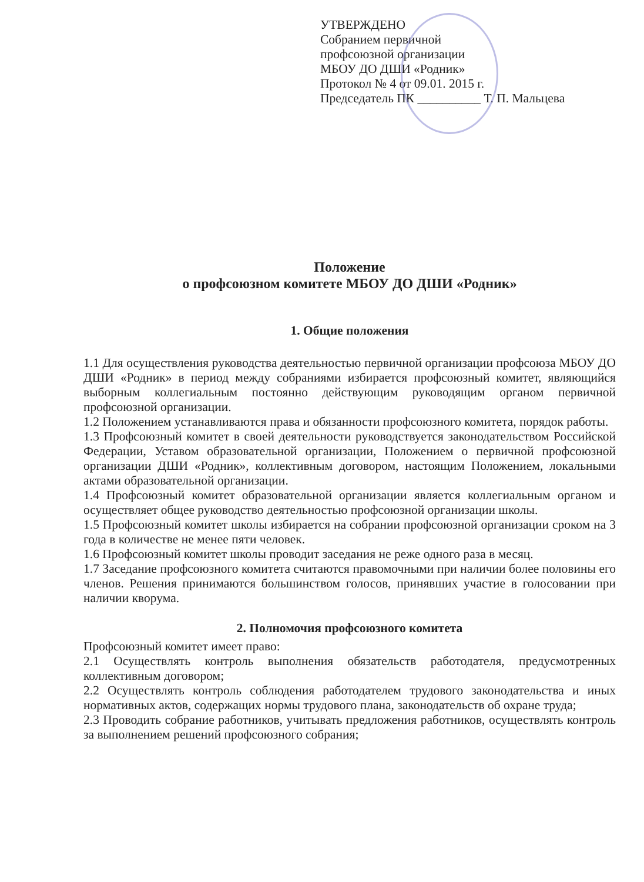УТВЕРЖДЕНО
Собранием первичной
профсоюзной организации
МБОУ ДО ДШИ «Родник»
Протокол № 4 от 09.01. 2015 г.
Председатель ПК __________ Т. П. Мальцева
Положение
о профсоюзном комитете МБОУ ДО ДШИ «Родник»
1. Общие положения
1.1 Для осуществления руководства деятельностью первичной организации профсоюза МБОУ ДО ДШИ «Родник» в период между собраниями избирается профсоюзный комитет, являющийся выборным коллегиальным постоянно действующим руководящим органом первичной профсоюзной организации.
1.2 Положением устанавливаются права и обязанности профсоюзного комитета, порядок работы.
1.3 Профсоюзный комитет в своей деятельности руководствуется законодательством Российской Федерации, Уставом образовательной организации, Положением о первичной профсоюзной организации ДШИ «Родник», коллективным договором, настоящим Положением, локальными актами образовательной организации.
1.4 Профсоюзный комитет образовательной организации является коллегиальным органом и осуществляет общее руководство деятельностью профсоюзной организации школы.
1.5 Профсоюзный комитет школы избирается на собрании профсоюзной организации сроком на 3 года в количестве не менее пяти человек.
1.6 Профсоюзный комитет школы проводит заседания не реже одного раза в месяц.
1.7 Заседание профсоюзного комитета считаются правомочными при наличии более половины его членов. Решения принимаются большинством голосов, принявших участие в голосовании при наличии кворума.
2. Полномочия профсоюзного комитета
Профсоюзный комитет имеет право:
2.1 Осуществлять контроль выполнения обязательств работодателя, предусмотренных коллективным договором;
2.2 Осуществлять контроль соблюдения работодателем трудового законодательства и иных нормативных актов, содержащих нормы трудового плана, законодательств об охране труда;
2.3 Проводить собрание работников, учитывать предложения работников, осуществлять контроль за выполнением решений профсоюзного собрания;